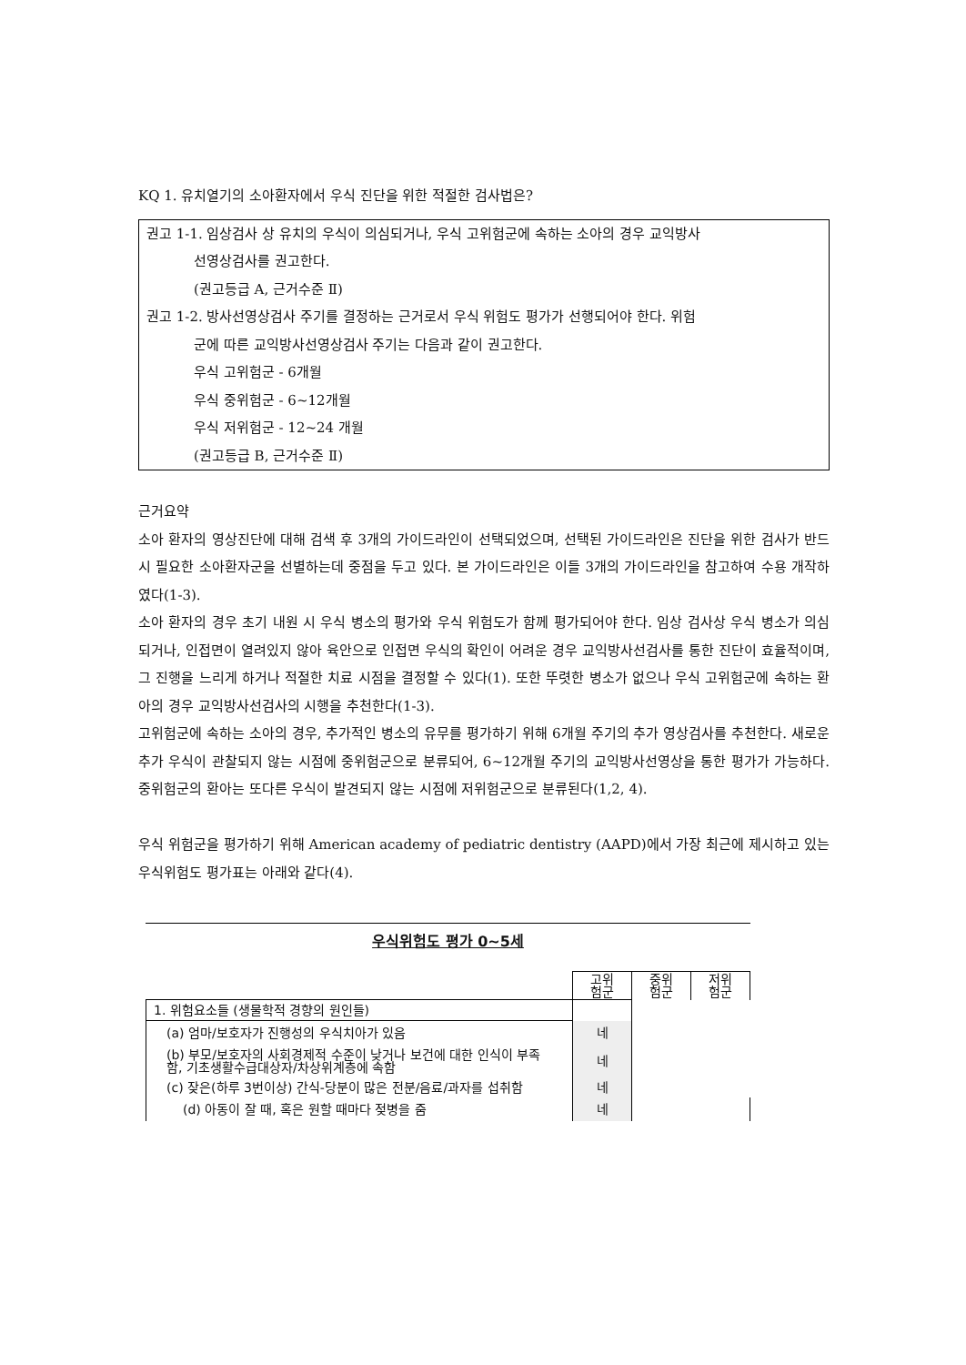KQ 1. 유치열기의 소아환자에서 우식 진단을 위한 적절한 검사법은?
권고 1-1. 임상검사 상 유치의 우식이 의심되거나, 우식 고위험군에 속하는 소아의 경우 교익방사
선영상검사를 권고한다.
(권고등급 A, 근거수준 Ⅱ)
권고 1-2. 방사선영상검사 주기를 결정하는 근거로서 우식 위험도 평가가 선행되어야 한다. 위험
군에 따른 교익방사선영상검사 주기는 다음과 같이 권고한다.
우식 고위험군 - 6개월
우식 중위험군 - 6~12개월
우식 저위험군 - 12~24 개월
(권고등급 B, 근거수준 Ⅱ)
근거요약
소아 환자의 영상진단에 대해 검색 후 3개의 가이드라인이 선택되었으며, 선택된 가이드라인은 진단을 위한 검사가 반드시 필요한 소아환자군을 선별하는데 중점을 두고 있다. 본 가이드라인은 이들 3개의 가이드라인을 참고하여 수용 개작하였다(1-3).
소아 환자의 경우 초기 내원 시 우식 병소의 평가와 우식 위험도가 함께 평가되어야 한다. 임상 검사상 우식 병소가 의심되거나, 인접면이 열려있지 않아 육안으로 인접면 우식의 확인이 어려운 경우 교익방사선검사를 통한 진단이 효율적이며, 그 진행을 느리게 하거나 적절한 치료 시점을 결정할 수 있다(1). 또한 뚜렷한 병소가 없으나 우식 고위험군에 속하는 환아의 경우 교익방사선검사의 시행을 추천한다(1-3).
고위험군에 속하는 소아의 경우, 추가적인 병소의 유무를 평가하기 위해 6개월 주기의 추가 영상검사를 추천한다. 새로운 추가 우식이 관찰되지 않는 시점에 중위험군으로 분류되어, 6~12개월 주기의 교익방사선영상을 통한 평가가 가능하다. 중위험군의 환아는 또다른 우식이 발견되지 않는 시점에 저위험군으로 분류된다(1,2, 4).
우식 위험군을 평가하기 위해 American academy of pediatric dentistry (AAPD)에서 가장 최근에 제시하고 있는 우식위험도 평가표는 아래와 같다(4).
우식위험도 평가 0~5세
| | 고위 험군 | 중위 험군 | 저위 험군 |
| --- | --- | --- | --- |
| 1. 위험요소들 (생물학적 경향의 원인들) | | | |
| (a) 엄마/보호자가 진행성의 우식치아가 있음 | 네 | | |
| (b) 부모/보호자의 사회경제적 수준이 낮거나 보건에 대한 인식이 부족함, 기초생활수급대상자/차상위계층에 속함 | 네 | | |
| (c) 잦은(하루 3번이상) 간식-당분이 많은 전분/음료/과자를 섭취함 | 네 | | |
| (d) 아동이 잘 때, 혹은 원할 때마다 젖병을 줌 | 네 | | |